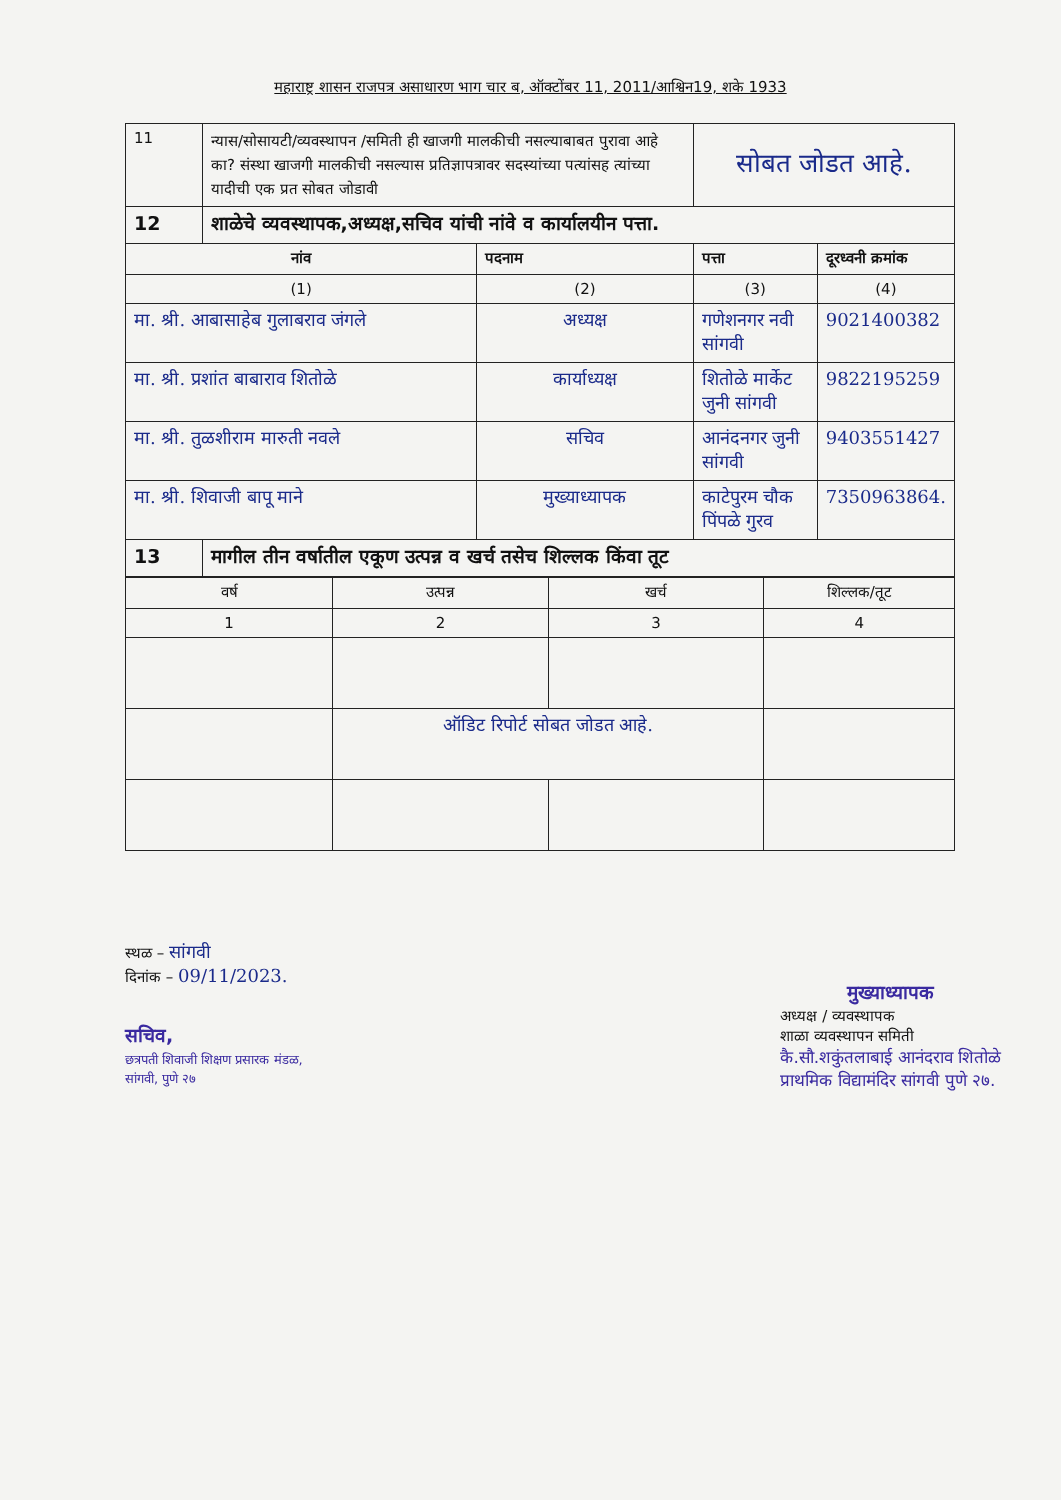महाराष्ट्र शासन राजपत्र असाधारण भाग चार ब, ऑक्टोंबर 11, 2011/आश्विन19, शके 1933
| 11 | न्यास/सोसायटी/व्यवस्थापन /समिती ही खाजगी मालकीची नसल्याबाबत पुरावा आहे का? संस्था खाजगी मालकीची नसल्यास प्रतिज्ञापत्रावर सदस्यांच्या पत्यांसह त्यांच्या यादीची एक प्रत सोबत जोडावी | | सोबत जोडत आहे. | |
| 12 | शाळेचे व्यवस्थापक,अध्यक्ष,सचिव यांची नांवे व कार्यालयीन पत्ता. | | | |
| नांव | | पदनाम | पत्ता | दूरध्वनी क्रमांक |
| (1) | | (2) | (3) | (4) |
| मा. श्री. आबासाहेब गुलाबराव जंगले | | अध्यक्ष | गणेशनगर नवी सांगवी | 9021400382 |
| मा. श्री. प्रशांत बाबाराव शितोळे | | कार्याध्यक्ष | शितोळे मार्केट जुनी सांगवी | 9822195259 |
| मा. श्री. तुळशीराम मारुती नवले | | सचिव | आनंदनगर जुनी सांगवी | 9403551427 |
| मा. श्री. शिवाजी बापू माने | | मुख्याध्यापक | काटेपुरम चौक पिंपळे गुरव | 7350963864. |
| 13 | मागील तीन वर्षातील एकूण उत्पन्न व खर्च तसेच शिल्लक किंवा तूट | | | |
| वर्ष | उत्पन्न | खर्च | शिल्लक/तूट |
| 1 | 2 | 3 | 4 |
| | ऑडिट रिपोर्ट सोबत जोडत आहे. | | |
स्थळ – सांगवी
दिनांक – 09/11/2023.
सचिव,
छत्रपती शिवाजी शिक्षण प्रसारक मंडळ,
सांगवी, पुणे २७
मुख्याध्यापक
अध्यक्ष / व्यवस्थापक
शाळा व्यवस्थापन समिती
कै.सौ.शकुंतलाबाई आनंदराव शितोळे
प्राथमिक विद्यामंदिर सांगवी पुणे २७.